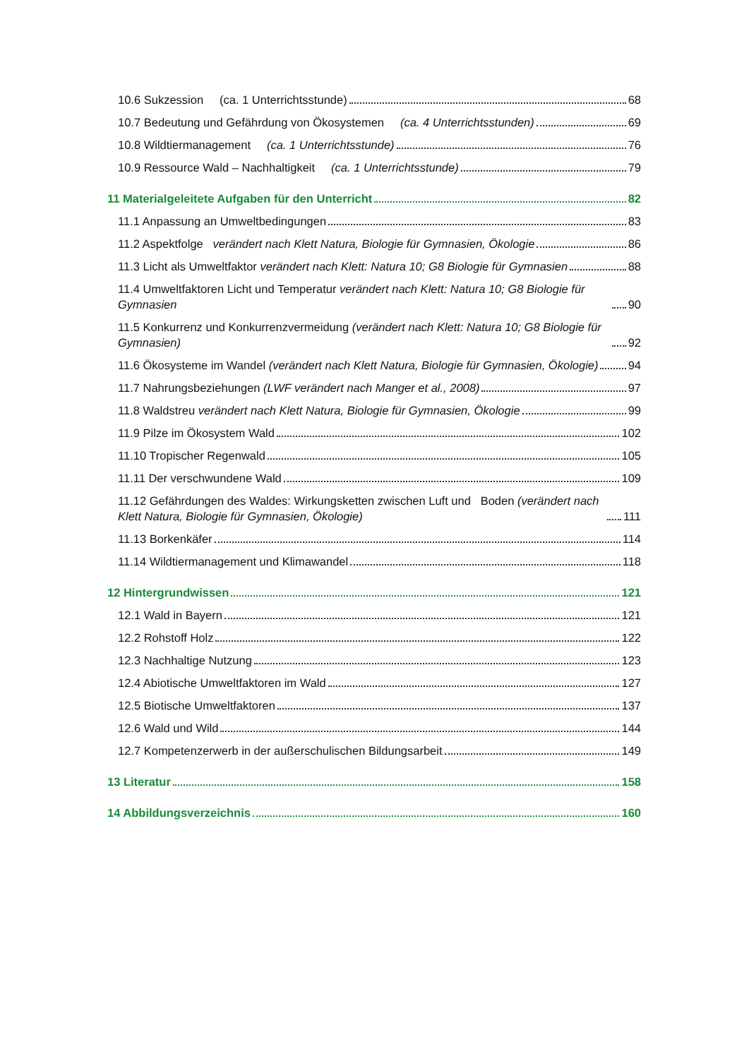10.6 Sukzession (ca. 1 Unterrichtsstunde) 68
10.7 Bedeutung und Gefährdung von Ökosystemen (ca. 4 Unterrichtsstunden) 69
10.8 Wildtiermanagement (ca. 1 Unterrichtsstunde) 76
10.9 Ressource Wald – Nachhaltigkeit (ca. 1 Unterrichtsstunde) 79
11 Materialgeleitete Aufgaben für den Unterricht 82
11.1 Anpassung an Umweltbedingungen 83
11.2 Aspektfolge verändert nach Klett Natura, Biologie für Gymnasien, Ökologie 86
11.3 Licht als Umweltfaktor verändert nach Klett: Natura 10; G8 Biologie für Gymnasien 88
11.4 Umweltfaktoren Licht und Temperatur verändert nach Klett: Natura 10; G8 Biologie für Gymnasien 90
11.5 Konkurrenz und Konkurrenzvermeidung (verändert nach Klett: Natura 10; G8 Biologie für Gymnasien) 92
11.6 Ökosysteme im Wandel (verändert nach Klett Natura, Biologie für Gymnasien, Ökologie) 94
11.7 Nahrungsbeziehungen (LWF verändert nach Manger et al., 2008) 97
11.8 Waldstreu verändert nach Klett Natura, Biologie für Gymnasien, Ökologie 99
11.9 Pilze im Ökosystem Wald 102
11.10 Tropischer Regenwald 105
11.11 Der verschwundene Wald 109
11.12 Gefährdungen des Waldes: Wirkungsketten zwischen Luft und Boden (verändert nach Klett Natura, Biologie für Gymnasien, Ökologie) 111
11.13 Borkenkäfer 114
11.14 Wildtiermanagement und Klimawandel 118
12 Hintergrundwissen 121
12.1 Wald in Bayern 121
12.2 Rohstoff Holz 122
12.3 Nachhaltige Nutzung 123
12.4 Abiotische Umweltfaktoren im Wald 127
12.5 Biotische Umweltfaktoren 137
12.6 Wald und Wild 144
12.7 Kompetenzerwerb in der außerschulischen Bildungsarbeit 149
13 Literatur 158
14 Abbildungsverzeichnis 160